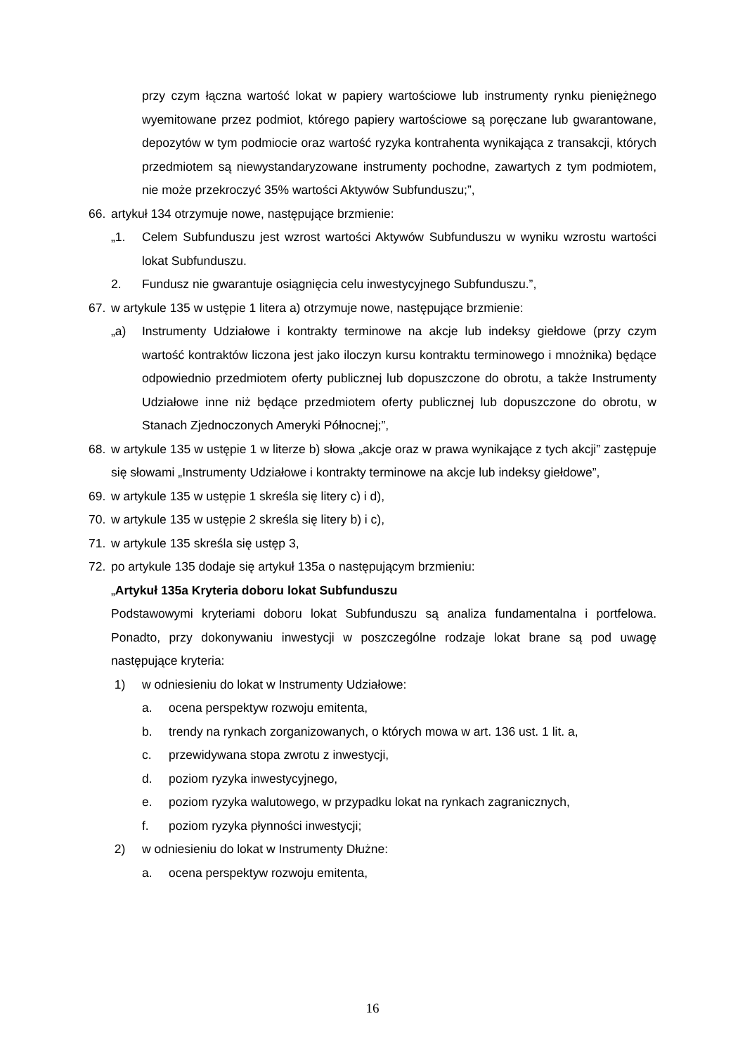przy czym łączna wartość lokat w papiery wartościowe lub instrumenty rynku pieniężnego wyemitowane przez podmiot, którego papiery wartościowe są poręczane lub gwarantowane, depozytów w tym podmiocie oraz wartość ryzyka kontrahenta wynikająca z transakcji, których przedmiotem są niewystandaryzowane instrumenty pochodne, zawartych z tym podmiotem, nie może przekroczyć 35% wartości Aktywów Subfunduszu;”,
66. artykuł 134 otrzymuje nowe, następujące brzmienie:
„1. Celem Subfunduszu jest wzrost wartości Aktywów Subfunduszu w wyniku wzrostu wartości lokat Subfunduszu.
2. Fundusz nie gwarantuje osiągnięcia celu inwestycyjnego Subfunduszu.”,
67. w artykule 135 w ustępie 1 litera a) otrzymuje nowe, następujące brzmienie:
„a) Instrumenty Udziałowe i kontrakty terminowe na akcje lub indeksy giełdowe (przy czym wartość kontraktów liczona jest jako iloczyn kursu kontraktu terminowego i mnożnika) będące odpowiednio przedmiotem oferty publicznej lub dopuszczone do obrotu, a także Instrumenty Udziałowe inne niż będące przedmiotem oferty publicznej lub dopuszczone do obrotu, w Stanach Zjednoczonych Ameryki Północnej;”,
68. w artykule 135 w ustępie 1 w literze b) słowa „akcje oraz w prawa wynikające z tych akcji” zastępuje się słowami „Instrumenty Udziałowe i kontrakty terminowe na akcje lub indeksy giełdowe”,
69. w artykule 135 w ustępie 1 skreśla się litery c) i d),
70. w artykule 135 w ustępie 2 skreśla się litery b) i c),
71. w artykule 135 skreśla się ustęp 3,
72. po artykule 135 dodaje się artykuł 135a o następującym brzmieniu:
„Artykuł 135a Kryteria doboru lokat Subfunduszu
Podstawowymi kryteriami doboru lokat Subfunduszu są analiza fundamentalna i portfelowa. Ponadto, przy dokonywaniu inwestycji w poszczególne rodzaje lokat brane są pod uwagę następujące kryteria:
1) w odniesieniu do lokat w Instrumenty Udziałowe:
a. ocena perspektyw rozwoju emitenta,
b. trendy na rynkach zorganizowanych, o których mowa w art. 136 ust. 1 lit. a,
c. przewidywana stopa zwrotu z inwestycji,
d. poziom ryzyka inwestycyjnego,
e. poziom ryzyka walutowego, w przypadku lokat na rynkach zagranicznych,
f. poziom ryzyka płynności inwestycji;
2) w odniesieniu do lokat w Instrumenty Dłużne:
a. ocena perspektyw rozwoju emitenta,
16